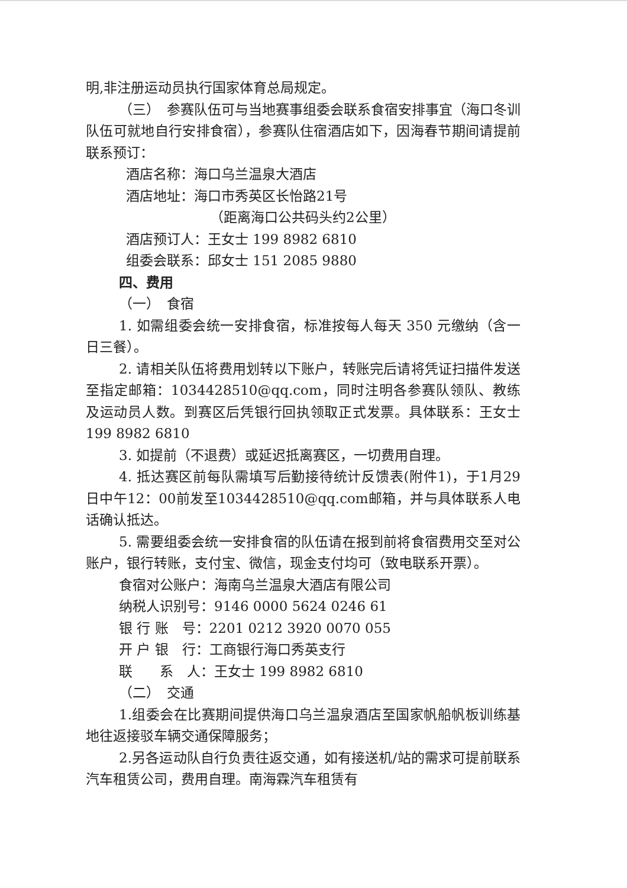明,非注册运动员执行国家体育总局规定。
（三）　参赛队伍可与当地赛事组委会联系食宿安排事宜（海口冬训队伍可就地自行安排食宿），参赛队住宿酒店如下，因海春节期间请提前联系预订：
酒店名称：海口乌兰温泉大酒店
酒店地址：海口市秀英区长怡路21号
（距离海口公共码头约2公里）
酒店预订人：王女士 199 8982 6810
组委会联系：邱女士 151 2085 9880
四、费用
（一）　食宿
1. 如需组委会统一安排食宿，标准按每人每天 350 元缴纳（含一日三餐）。
2. 请相关队伍将费用划转以下账户，转账完后请将凭证扫描件发送至指定邮箱：1034428510@qq.com，同时注明各参赛队领队、教练及运动员人数。到赛区后凭银行回执领取正式发票。具体联系：王女士 199 8982 6810
3. 如提前（不退费）或延迟抵离赛区，一切费用自理。
4. 抵达赛区前每队需填写后勤接待统计反馈表(附件1)，于1月29日中午12：00前发至1034428510@qq.com邮箱，并与具体联系人电话确认抵达。
5. 需要组委会统一安排食宿的队伍请在报到前将食宿费用交至对公账户，银行转账，支付宝、微信，现金支付均可（致电联系开票）。
食宿对公账户：海南乌兰温泉大酒店有限公司
纳税人识别号：9146 0000 5624 0246 61
银 行 账　号：2201 0212 3920 0070 055
开 户 银　行：工商银行海口秀英支行
联　　系　人：王女士 199 8982 6810
（二）　交通
1.组委会在比赛期间提供海口乌兰温泉酒店至国家帆船帆板训练基地往返接驳车辆交通保障服务；
2.另各运动队自行负责往返交通，如有接送机/站的需求可提前联系汽车租赁公司，费用自理。南海霖汽车租赁有